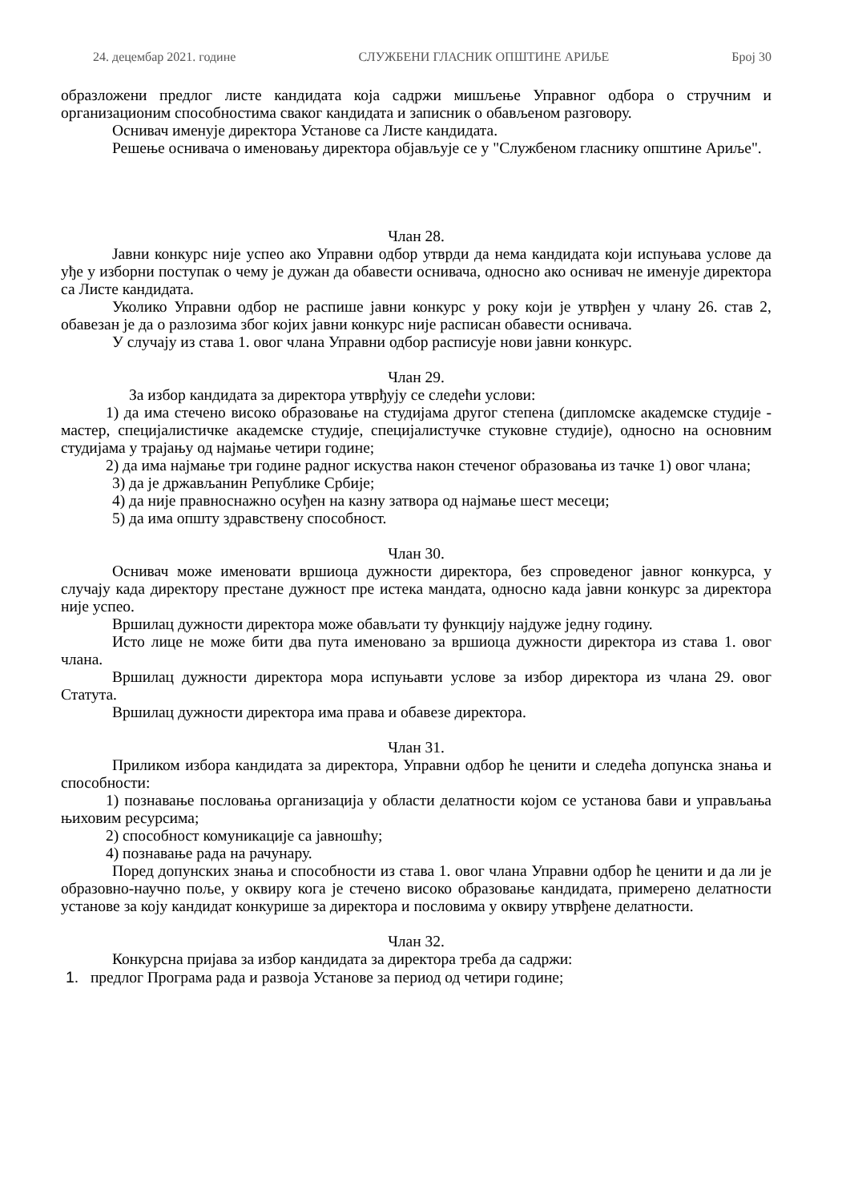24. децембар 2021. године СЛУЖБЕНИ ГЛАСНИК ОПШТИНЕ АРИЉЕ Број 30
образложени предлог листе кандидата која садржи мишљење Управног одбора о стручним и организационим способностима сваког кандидата и записник о обављеном разговору.
Оснивач именује директора Установе са Листе кандидата.
Решење оснивача о именовању директора објављује се у "Службеном гласнику општине Ариље".
Члан 28.
Јавни конкурс није успео ако Управни одбор утврди да нема кандидата који испуњава услове да уђе у изборни поступак о чему је дужан да обавести оснивача, односно ако оснивач не именује директора са Листе кандидата.
Уколико Управни одбор не распише јавни конкурс у року који је утврђен у члану 26. став 2, обавезан је да о разлозима због којих јавни конкурс није расписан обавести оснивача.
У случају из става 1. овог члана Управни одбор расписује нови јавни конкурс.
Члан 29.
За избор кандидата за директора утврђују се следећи услови:
1) да има стечено високо образовање на студијама другог степена (дипломске академске студије - мастер, специјалистичке академске студије, специјалистучке стуковне студије), односно на основним студијама у трајању од најмање четири године;
2) да има најмање три године радног искуства након стеченог образовања из тачке 1) овог члана;
3) да је држављанин Републике Србије;
4) да није правноснажно осуђен на казну затвора од најмање шест месеци;
5) да има општу здравствену способност.
Члан 30.
Оснивач може именовати вршиоца дужности директора, без спроведеног јавног конкурса, у случају када директору престане дужност пре истека мандата, односно када јавни конкурс за директора није успео.
Вршилац дужности директора може обављати ту функцију најдуже једну годину.
Исто лице не може бити два пута именовано за вршиоца дужности директора из става 1. овог члана.
Вршилац дужности директора мора испуњавти услове за избор директора из члана 29. овог Статута.
Вршилац дужности директора има права и обавезе директора.
Члан 31.
Приликом избора кандидата за директора, Управни одбор ће ценити и следећа допунска знања и способности:
1) познавање пословања организација у области делатности којом се установа бави и управљања њиховим ресурсима;
2) способност комуникације са јавношћу;
4) познавање рада на рачунару.
Поред допунских знања и способности из става 1. овог члана Управни одбор ће ценити и да ли је образовно-научно поље, у оквиру кога је стечено високо образовање кандидата, примерено делатности установе за коју кандидат конкурише за директора и пословима у оквиру утврђене делатности.
Члан 32.
Конкурсна пријава за избор кандидата за директора треба да садржи:
1. предлог Програма рада и развоја Установе за период од четири године;